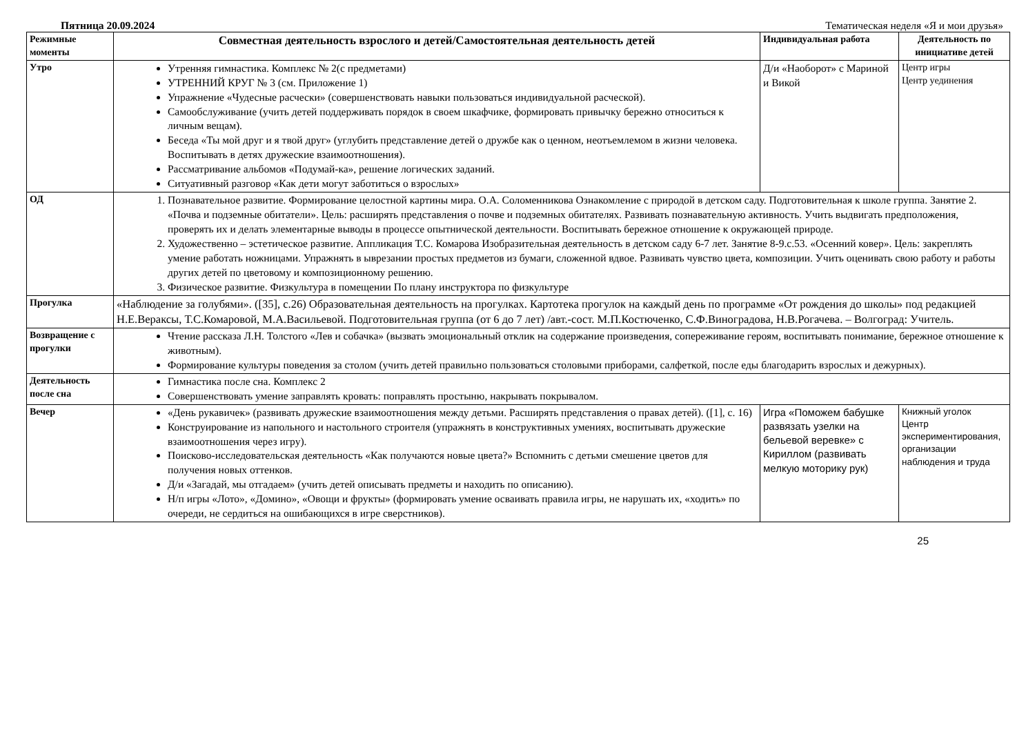Пятница 20.09.2024 Тематическая неделя «Я и мои друзья»
| Режимные моменты | Совместная деятельность взрослого и детей/Самостоятельная деятельность детей | Индивидуальная работа | Деятельность по инициативе детей |
| --- | --- | --- | --- |
| Утро | Утренняя гимнастика. Комплекс № 2(с предметами) УТРЕННИЙ КРУГ № 3 (см. Приложение 1) Упражнение «Чудесные расчески» (совершенствовать навыки пользоваться индивидуальной расческой). Самообслуживание (учить детей поддерживать порядок в своем шкафчике, формировать привычку бережно относиться к личным вещам). Беседа «Ты мой друг и я твой друг» (углубить представление детей о дружбе как о ценном, неотъемлемом в жизни человека. Воспитывать в детях дружеские взаимоотношения). Рассматривание альбомов «Подумай-ка», решение логических заданий. Ситуативный разговор «Как дети могут заботиться о взрослых» | Д/и «Наоборот» с Мариной и Викой | Центр игры Центр уединения |
| ОД | 1. Познавательное развитие. Формирование целостной картины мира. О.А. Соломенникова Ознакомление с природой в детском саду. Подготовительная к школе группа. Занятие 2. «Почва и подземные обитатели». Цель: расширять представления о почве и подземных обитателях. Развивать познавательную активность. Учить выдвигать предположения, проверять их и делать элементарные выводы в процессе опытнической деятельности. Воспитывать бережное отношение к окружающей природе. 2. Художественно – эстетическое развитие. Аппликация Т.С. Комарова Изобразительная деятельность в детском саду 6-7 лет. Занятие 8-9.с.53. «Осенний ковер». Цель: закреплять умение работать ножницами. Упражнять в ыврезании простых предметов из бумаги, сложенной вдвое. Развивать чувство цвета, композиции. Учить оценивать свою работу и работы других детей по цветовому и композиционному решению. 3. Физическое развитие. Физкультура в помещении По плану инструктора по физкультуре | | |
| Прогулка | «Наблюдение за голубями». ([35], с.26) Образовательная деятельность на прогулках. Картотека прогулок на каждый день по программе «От рождения до школы» под редакцией Н.Е.Вераксы, Т.С.Комаровой, М.А.Васильевой. Подготовительная группа (от 6 до 7 лет) /авт.-сост. М.П.Костюченко, С.Ф.Виноградова, Н.В.Рогачева. – Волгоград: Учитель. | | |
| Возвращение с прогулки | Чтение рассказа Л.Н. Толстого «Лев и собачка» (вызвать эмоциональный отклик на содержание произведения, сопереживание героям, воспитывать понимание, бережное отношение к животным). Формирование культуры поведения за столом (учить детей правильно пользоваться столовыми приборами, салфеткой, после еды благодарить взрослых и дежурных). | | |
| Деятельность после сна | Гимнастика после сна. Комплекс 2 Совершенствовать умение заправлять кровать: поправлять простыню, накрывать покрывалом. | | |
| Вечер | «День рукавичек» (развивать дружеские взаимоотношения между детьми. Расширять представления о правах детей). ([1], с. 16) Конструирование из напольного и настольного строителя (упражнять в конструктивных умениях, воспитывать дружеские взаимоотношения через игру). Поисково-исследовательская деятельность «Как получаются новые цвета?» Вспомнить с детьми смешение цветов для получения новых оттенков. Д/и «Загадай, мы отгадаем» (учить детей описывать предметы и находить по описанию). Н/п игры «Лото», «Домино», «Овощи и фрукты» (формировать умение осваивать правила игры, не нарушать их, «ходить» по очереди, не сердиться на ошибающихся в игре сверстников). | Игра «Поможем бабушке развязать узелки на бельевой веревке» с Кириллом (развивать мелкую моторику рук) | Книжный уголок Центр экспериментирования, организации наблюдения и труда |
25